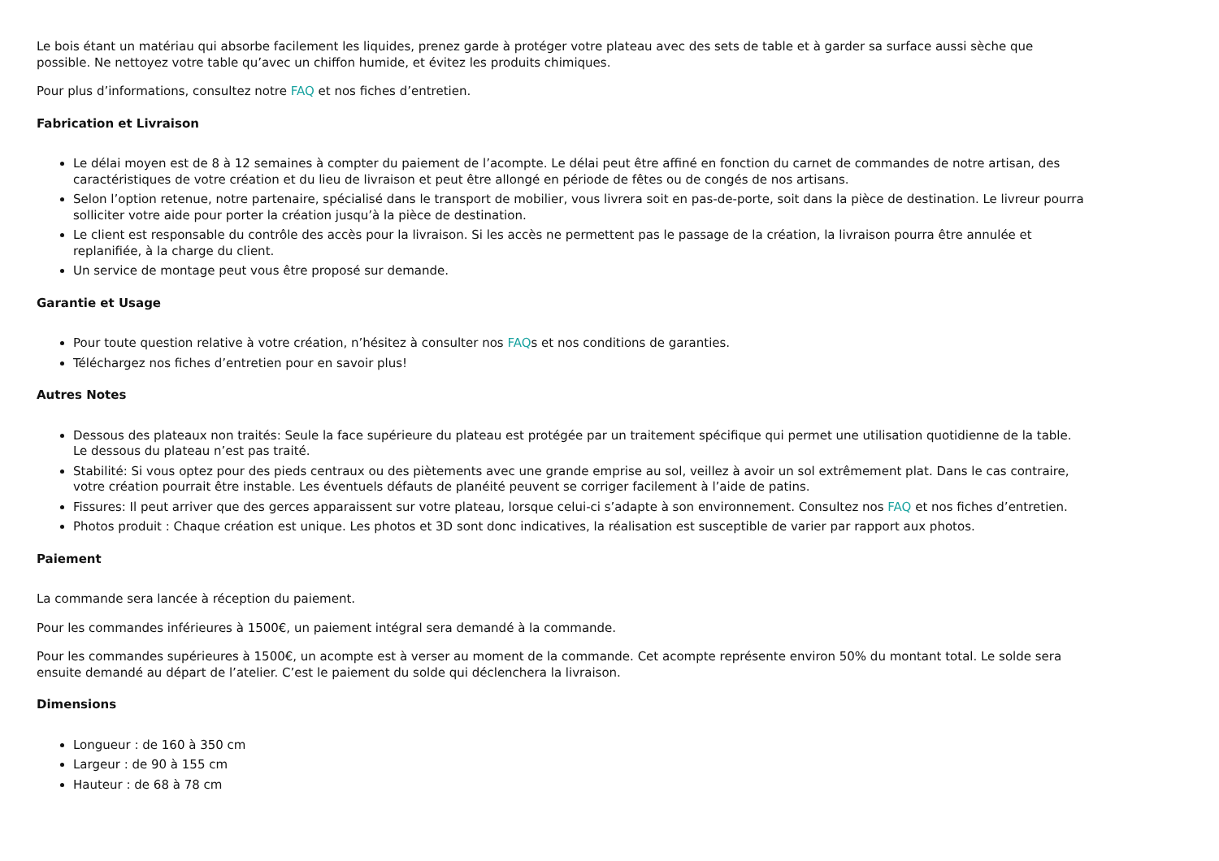Le bois étant un matériau qui absorbe facilement les liquides, prenez garde à protéger votre plateau avec des sets de table et à garder sa surface aussi sèche que possible. Ne nettoyez votre table qu’avec un chiffon humide, et évitez les produits chimiques.
Pour plus d’informations, consultez notre FAQ et nos fiches d’entretien.
Fabrication et Livraison
Le délai moyen est de 8 à 12 semaines à compter du paiement de l’acompte. Le délai peut être affiné en fonction du carnet de commandes de notre artisan, des caractéristiques de votre création et du lieu de livraison et peut être allongé en période de fêtes ou de congés de nos artisans.
Selon l’option retenue, notre partenaire, spécialisé dans le transport de mobilier, vous livrera soit en pas-de-porte, soit dans la pièce de destination. Le livreur pourra solliciter votre aide pour porter la création jusqu’à la pièce de destination.
Le client est responsable du contrôle des accès pour la livraison. Si les accès ne permettent pas le passage de la création, la livraison pourra être annulée et replanifiée, à la charge du client.
Un service de montage peut vous être proposé sur demande.
Garantie et Usage
Pour toute question relative à votre création, n’hésitez à consulter nos FAQs et nos conditions de garanties.
Téléchargez nos fiches d’entretien pour en savoir plus!
Autres Notes
Dessous des plateaux non traités: Seule la face supérieure du plateau est protégée par un traitement spécifique qui permet une utilisation quotidienne de la table. Le dessous du plateau n’est pas traité.
Stabilité: Si vous optez pour des pieds centraux ou des piètements avec une grande emprise au sol, veillez à avoir un sol extrêmement plat. Dans le cas contraire, votre création pourrait être instable. Les éventuels défauts de planéité peuvent se corriger facilement à l’aide de patins.
Fissures: Il peut arriver que des gerces apparaissent sur votre plateau, lorsque celui-ci s’adapte à son environnement. Consultez nos FAQ et nos fiches d’entretien.
Photos produit : Chaque création est unique. Les photos et 3D sont donc indicatives, la réalisation est susceptible de varier par rapport aux photos.
Paiement
La commande sera lancée à réception du paiement.
Pour les commandes inférieures à 1500€, un paiement intégral sera demandé à la commande.
Pour les commandes supérieures à 1500€, un acompte est à verser au moment de la commande. Cet acompte représente environ 50% du montant total. Le solde sera ensuite demandé au départ de l’atelier. C’est le paiement du solde qui déclenchera la livraison.
Dimensions
Longueur : de 160 à 350 cm
Largeur : de 90 à 155 cm
Hauteur : de 68 à 78 cm